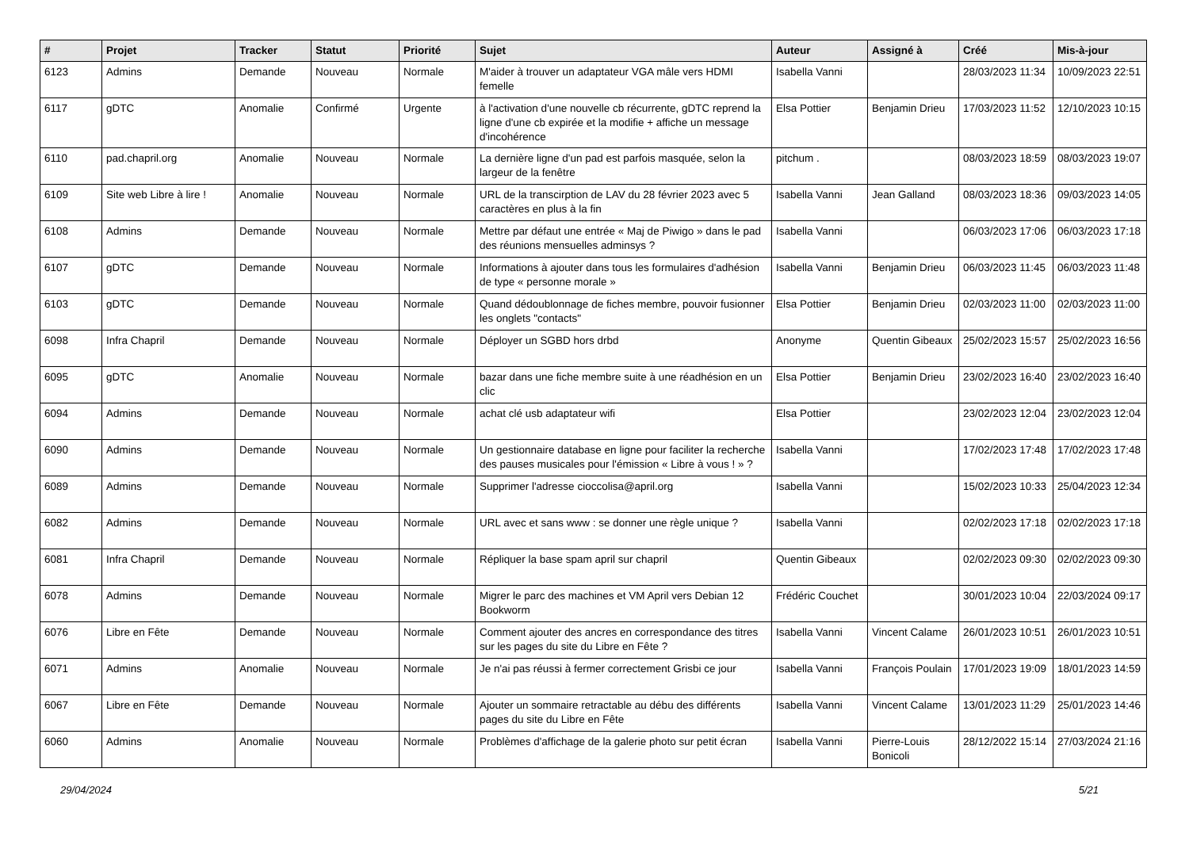| # | Projet | Tracker | Statut | Priorité | Sujet | Auteur | Assigné à | Créé | Mis-à-jour |
| --- | --- | --- | --- | --- | --- | --- | --- | --- | --- |
| 6123 | Admins | Demande | Nouveau | Normale | M'aider à trouver un adaptateur VGA mâle vers HDMI femelle | Isabella Vanni | | 28/03/2023 11:34 | 10/09/2023 22:51 |
| 6117 | gDTC | Anomalie | Confirmé | Urgente | à l'activation d'une nouvelle cb récurrente, gDTC reprend la ligne d'une cb expirée et la modifie + affiche un message d'incohérence | Elsa Pottier | Benjamin Drieu | 17/03/2023 11:52 | 12/10/2023 10:15 |
| 6110 | pad.chapril.org | Anomalie | Nouveau | Normale | La dernière ligne d'un pad est parfois masquée, selon la largeur de la fenêtre | pitchum . | | 08/03/2023 18:59 | 08/03/2023 19:07 |
| 6109 | Site web Libre à lire ! | Anomalie | Nouveau | Normale | URL de la transcirption de LAV du 28 février 2023 avec 5 caractères en plus à la fin | Isabella Vanni | Jean Galland | 08/03/2023 18:36 | 09/03/2023 14:05 |
| 6108 | Admins | Demande | Nouveau | Normale | Mettre par défaut une entrée « Maj de Piwigo » dans le pad des réunions mensuelles adminsys ? | Isabella Vanni | | 06/03/2023 17:06 | 06/03/2023 17:18 |
| 6107 | gDTC | Demande | Nouveau | Normale | Informations à ajouter dans tous les formulaires d'adhésion de type « personne morale » | Isabella Vanni | Benjamin Drieu | 06/03/2023 11:45 | 06/03/2023 11:48 |
| 6103 | gDTC | Demande | Nouveau | Normale | Quand dédoublonnage de fiches membre, pouvoir fusionner les onglets "contacts" | Elsa Pottier | Benjamin Drieu | 02/03/2023 11:00 | 02/03/2023 11:00 |
| 6098 | Infra Chapril | Demande | Nouveau | Normale | Déployer un SGBD hors drbd | Anonyme | Quentin Gibeaux | 25/02/2023 15:57 | 25/02/2023 16:56 |
| 6095 | gDTC | Anomalie | Nouveau | Normale | bazar dans une fiche membre suite à une réadhésion en un clic | Elsa Pottier | Benjamin Drieu | 23/02/2023 16:40 | 23/02/2023 16:40 |
| 6094 | Admins | Demande | Nouveau | Normale | achat clé usb adaptateur wifi | Elsa Pottier | | 23/02/2023 12:04 | 23/02/2023 12:04 |
| 6090 | Admins | Demande | Nouveau | Normale | Un gestionnaire database en ligne pour faciliter la recherche des pauses musicales pour l'émission « Libre à vous ! » ? | Isabella Vanni | | 17/02/2023 17:48 | 17/02/2023 17:48 |
| 6089 | Admins | Demande | Nouveau | Normale | Supprimer l'adresse cioccolisa@april.org | Isabella Vanni | | 15/02/2023 10:33 | 25/04/2023 12:34 |
| 6082 | Admins | Demande | Nouveau | Normale | URL avec et sans www : se donner une règle unique ? | Isabella Vanni | | 02/02/2023 17:18 | 02/02/2023 17:18 |
| 6081 | Infra Chapril | Demande | Nouveau | Normale | Répliquer la base spam april sur chapril | Quentin Gibeaux | | 02/02/2023 09:30 | 02/02/2023 09:30 |
| 6078 | Admins | Demande | Nouveau | Normale | Migrer le parc des machines et VM April vers Debian 12 Bookworm | Frédéric Couchet | | 30/01/2023 10:04 | 22/03/2024 09:17 |
| 6076 | Libre en Fête | Demande | Nouveau | Normale | Comment ajouter des ancres en correspondance des titres sur les pages du site du Libre en Fête ? | Isabella Vanni | Vincent Calame | 26/01/2023 10:51 | 26/01/2023 10:51 |
| 6071 | Admins | Anomalie | Nouveau | Normale | Je n'ai pas réussi à fermer correctement Grisbi ce jour | Isabella Vanni | François Poulain | 17/01/2023 19:09 | 18/01/2023 14:59 |
| 6067 | Libre en Fête | Demande | Nouveau | Normale | Ajouter un sommaire retractable au débu des différents pages du site du Libre en Fête | Isabella Vanni | Vincent Calame | 13/01/2023 11:29 | 25/01/2023 14:46 |
| 6060 | Admins | Anomalie | Nouveau | Normale | Problèmes d'affichage de la galerie photo sur petit écran | Isabella Vanni | Pierre-Louis Bonicoli | 28/12/2022 15:14 | 27/03/2024 21:16 |
29/04/2024 5/21